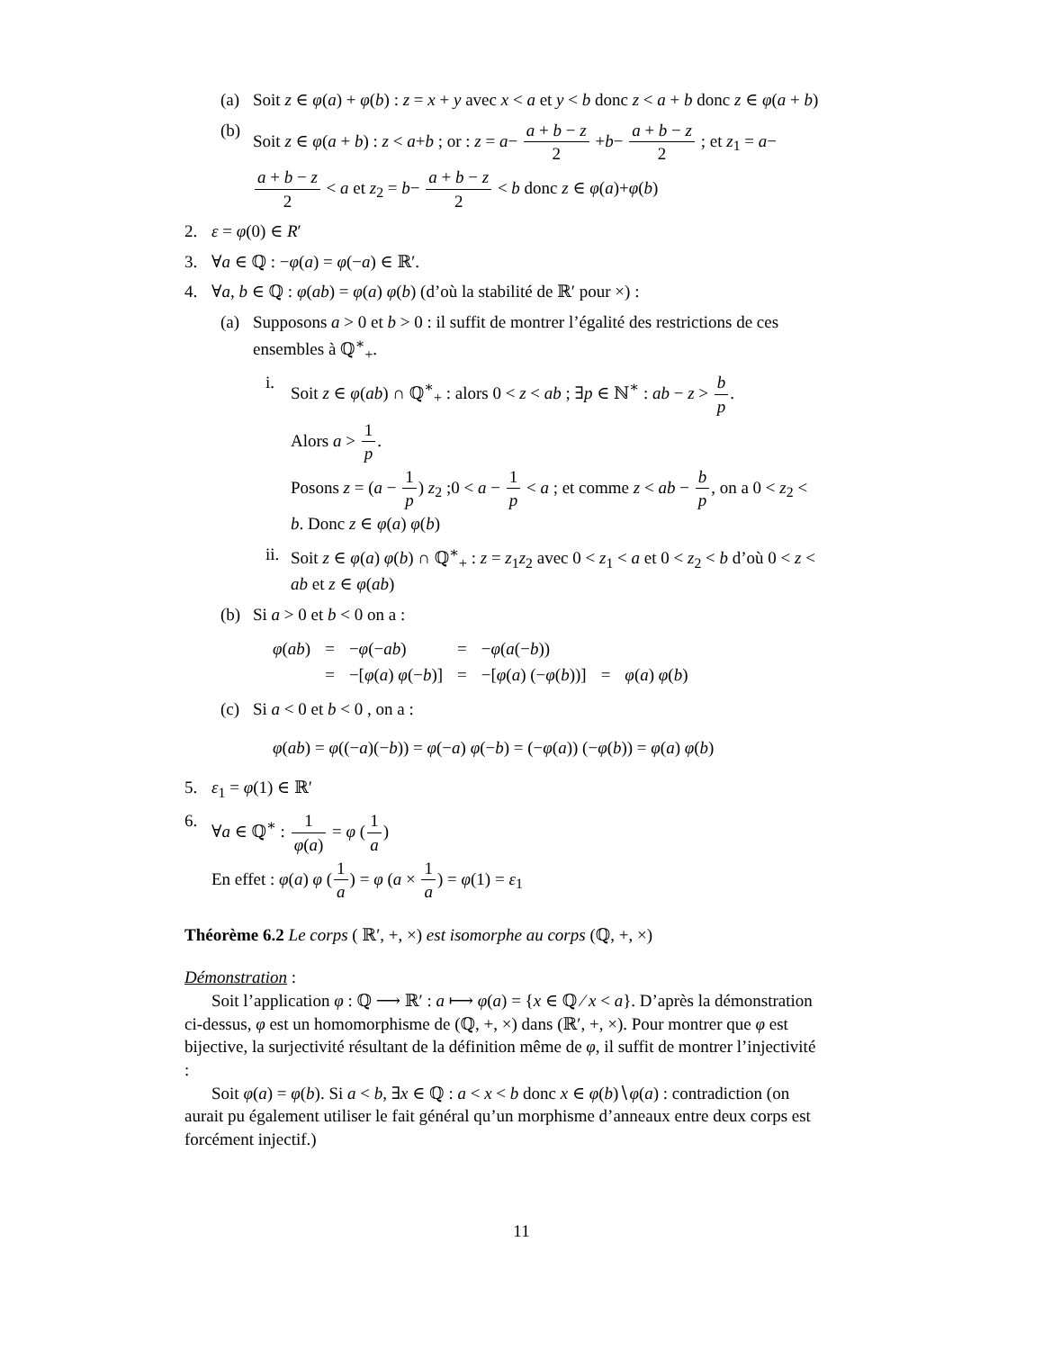(a) Soit z ∈ φ(a) + φ(b) : z = x + y avec x < a et y < b donc z < a + b donc z ∈ φ(a + b)
(b) Soit z ∈ φ(a + b) : z < a+b ; or : z = a− a + b − z 2 +b− a + b − z 2 ; et z<sub>1</sub> = a− a + b − z 2 < a et z<sub>2</sub> = b− a + b − z 2 < b donc z ∈ φ(a)+φ(b)
2. ε = φ(0) ∈ R′
3. ∀a ∈ ℚ : −φ(a) = φ(−a) ∈ ℝ′.
4. ∀a, b ∈ ℚ : φ(ab) = φ(a) φ(b) (d’où la stabilité de ℝ′ pour ×) :
(a) Supposons a > 0 et b > 0 : il suffit de montrer l’égalité des restrictions de ces ensembles à ℚ<sup>∗</sup><sub>+</sub>.
i. Soit z ∈ φ(ab) ∩ ℚ<sup>∗</sup><sub>+</sub> : alors 0 < z < ab ; ∃p ∈ ℕ<sup>∗</sup> : ab − z > b p.
Alors a > 1 p.
Posons z = (a − 1 p) z<sub>2</sub> ;0 < a − 1 p < a ; et comme z < ab − b p, on a 0 < z<sub>2</sub> < b. Donc z ∈ φ(a) φ(b)
ii. Soit z ∈ φ(a) φ(b) ∩ ℚ<sup>∗</sup><sub>+</sub> : z = z<sub>1</sub>z<sub>2</sub> avec 0 < z<sub>1</sub> < a et 0 < z<sub>2</sub> < b d’où 0 < z < ab et z ∈ φ(ab)
(b) Si a > 0 et b < 0 on a :
| φ ( ab ) | = | − φ (− ab ) | = | − φ ( a (− b )) | | |
| | = | −[ φ ( a ) φ (− b )] | = | −[ φ ( a ) (− φ ( b ))] | = | φ ( a ) φ ( b ) |
(c) Si a < 0 et b < 0 , on a :
φ(ab) = φ((−a)(−b)) = φ(−a) φ(−b) = (−φ(a)) (−φ(b)) = φ(a) φ(b)
5. ε<sub>1</sub> = φ(1) ∈ ℝ′
6. ∀a ∈ ℚ<sup>∗</sup> : 1 φ(a) = φ (1 a)
En effet : φ(a) φ (1 a) = φ (a × 1 a) = φ(1) = ε<sub>1</sub>
Théorème 6.2 Le corps ( ℝ′, +, ×) est isomorphe au corps (ℚ, +, ×)
Démonstration :
Soit l’application φ : ℚ ⟶ ℝ′ : a ⟼ φ(a) = {x ∈ ℚ ⁄ x < a}. D’après la démonstration ci-dessus, φ est un homomorphisme de (ℚ, +, ×) dans (ℝ′, +, ×). Pour montrer que φ est bijective, la surjectivité résultant de la définition même de φ, il suffit de montrer l’injectivité :
Soit φ(a) = φ(b). Si a < b, ∃x ∈ ℚ : a < x < b donc x ∈ φ(b)∖φ(a) : contradiction (on aurait pu également utiliser le fait général qu’un morphisme d’anneaux entre deux corps est forcément injectif.)
11